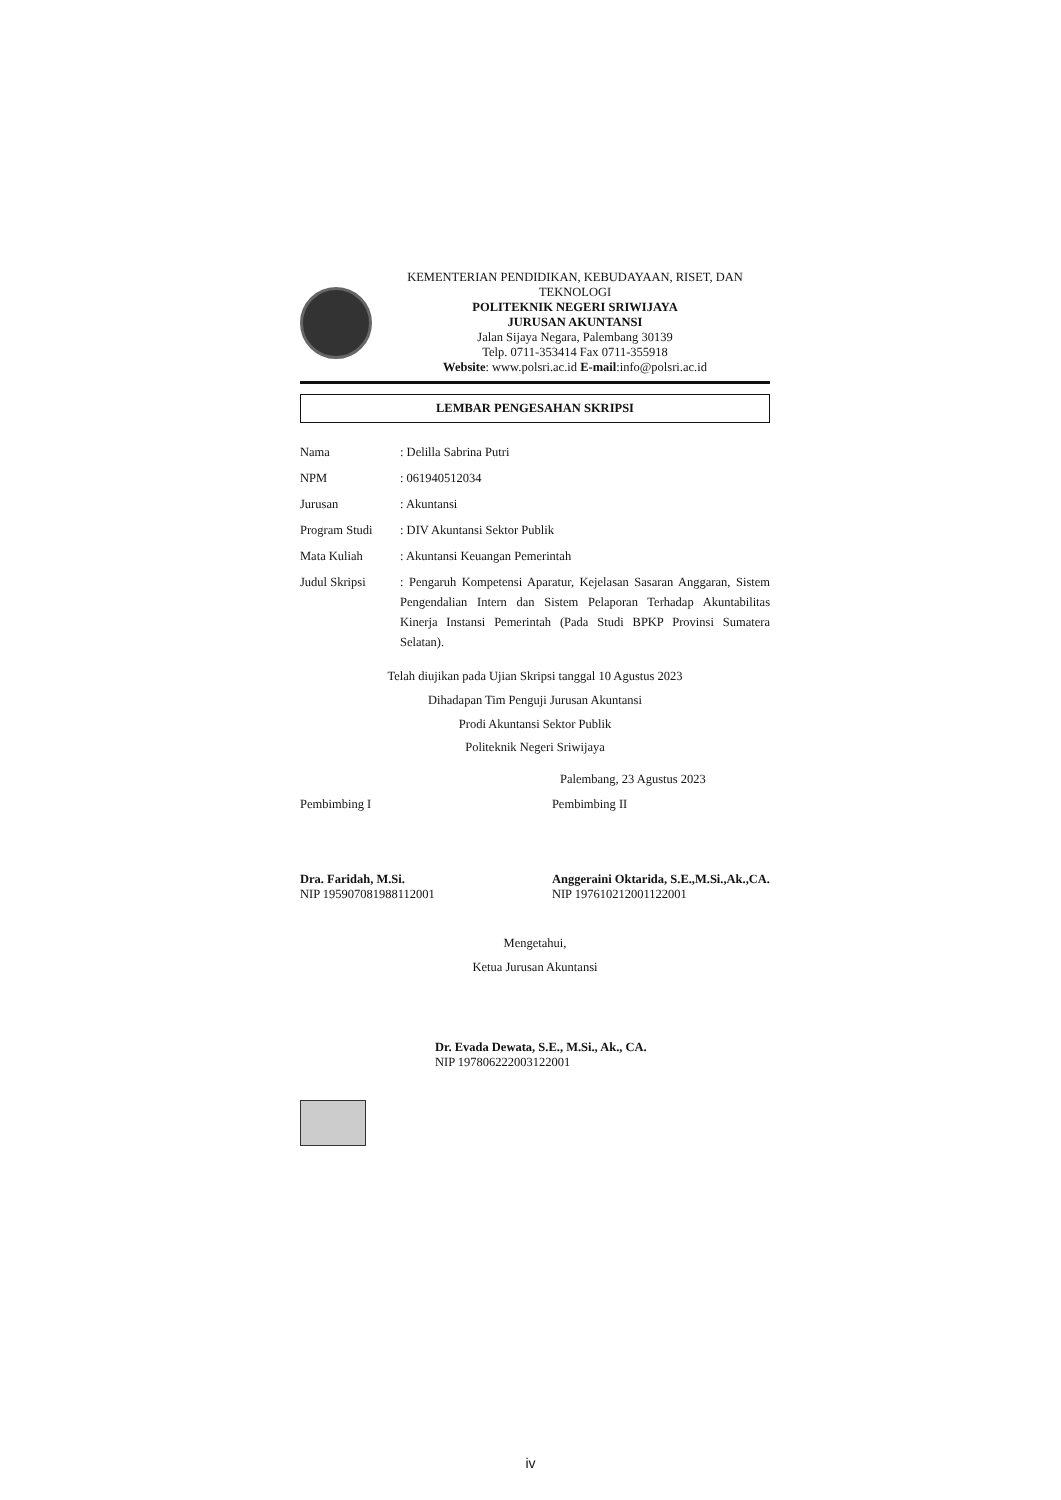KEMENTERIAN PENDIDIKAN, KEBUDAYAAN, RISET, DAN TEKNOLOGI
POLITEKNIK NEGERI SRIWIJAYA
JURUSAN AKUNTANSI
Jalan Sijaya Negara, Palembang 30139
Telp. 0711-353414 Fax 0711-355918
Website: www.polsri.ac.id E-mail:info@polsri.ac.id
LEMBAR PENGESAHAN SKRIPSI
| Nama | : Delilla Sabrina Putri |
| NPM | : 061940512034 |
| Jurusan | : Akuntansi |
| Program Studi | : DIV Akuntansi Sektor Publik |
| Mata Kuliah | : Akuntansi Keuangan Pemerintah |
| Judul Skripsi | : Pengaruh Kompetensi Aparatur, Kejelasan Sasaran Anggaran, Sistem Pengendalian Intern dan Sistem Pelaporan Terhadap Akuntabilitas Kinerja Instansi Pemerintah (Pada Studi BPKP Provinsi Sumatera Selatan). |
Telah diujikan pada Ujian Skripsi tanggal 10 Agustus 2023
Dihadapan Tim Penguji Jurusan Akuntansi
Prodi Akuntansi Sektor Publik
Politeknik Negeri Sriwijaya
Palembang, 23 Agustus 2023
Pembimbing I
Dra. Faridah, M.Si.
NIP 195907081988112001
Pembimbing II
Anggeraini Oktarida, S.E.,M.Si.,Ak.,CA.
NIP 197610212001122001
Mengetahui,
Ketua Jurusan Akuntansi
Dr. Evada Dewata, S.E., M.Si., Ak., CA.
NIP 197806222003122001
iv